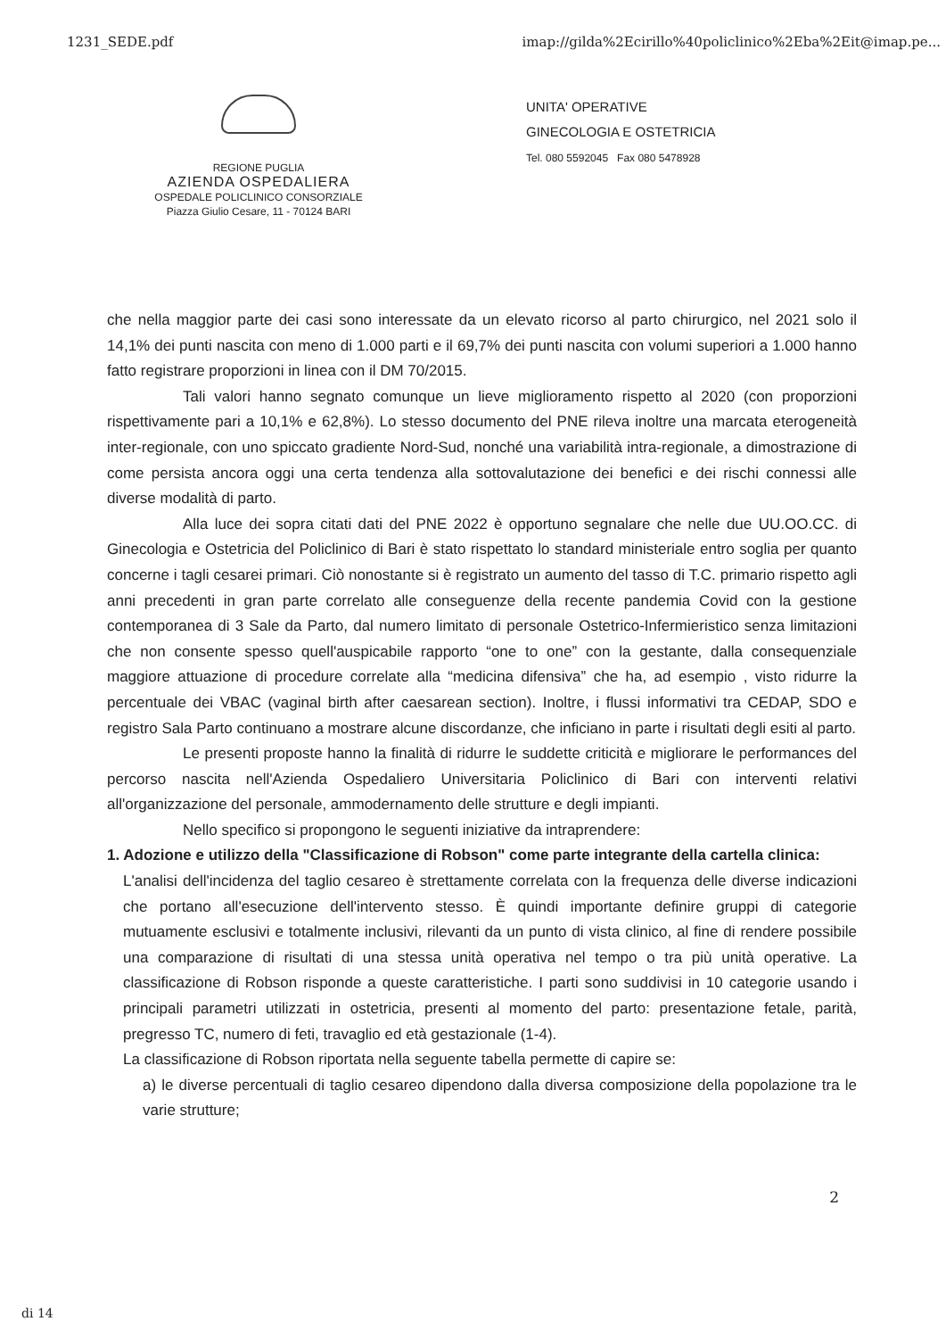1231_SEDE.pdf imap://gilda%2Ecirillo%40policlinico%2Eba%2Eit@imap.pe...
REGIONE PUGLIA
AZIENDA OSPEDALIERA
OSPEDALE POLICLINICO CONSORZIALE
Piazza Giulio Cesare, 11 - 70124 BARI
UNITA' OPERATIVE
GINECOLOGIA E OSTETRICIA
Tel. 080 5592045 Fax 080 5478928
che nella maggior parte dei casi sono interessate da un elevato ricorso al parto chirurgico, nel 2021 solo il 14,1% dei punti nascita con meno di 1.000 parti e il 69,7% dei punti nascita con volumi superiori a 1.000 hanno fatto registrare proporzioni in linea con il DM 70/2015.
Tali valori hanno segnato comunque un lieve miglioramento rispetto al 2020 (con proporzioni rispettivamente pari a 10,1% e 62,8%). Lo stesso documento del PNE rileva inoltre una marcata eterogeneità inter-regionale, con uno spiccato gradiente Nord-Sud, nonché una variabilità intra-regionale, a dimostrazione di come persista ancora oggi una certa tendenza alla sottovalutazione dei benefici e dei rischi connessi alle diverse modalità di parto.
Alla luce dei sopra citati dati del PNE 2022 è opportuno segnalare che nelle due UU.OO.CC. di Ginecologia e Ostetricia del Policlinico di Bari è stato rispettato lo standard ministeriale entro soglia per quanto concerne i tagli cesarei primari. Ciò nonostante si è registrato un aumento del tasso di T.C. primario rispetto agli anni precedenti in gran parte correlato alle conseguenze della recente pandemia Covid con la gestione contemporanea di 3 Sale da Parto, dal numero limitato di personale Ostetrico-Infermieristico senza limitazioni che non consente spesso quell'auspicabile rapporto “one to one” con la gestante, dalla consequenziale maggiore attuazione di procedure correlate alla “medicina difensiva” che ha, ad esempio , visto ridurre la percentuale dei VBAC (vaginal birth after caesarean section). Inoltre, i flussi informativi tra CEDAP, SDO e registro Sala Parto continuano a mostrare alcune discordanze, che inficiano in parte i risultati degli esiti al parto.
Le presenti proposte hanno la finalità di ridurre le suddette criticità e migliorare le performances del percorso nascita nell'Azienda Ospedaliero Universitaria Policlinico di Bari con interventi relativi all'organizzazione del personale, ammodernamento delle strutture e degli impianti.
Nello specifico si propongono le seguenti iniziative da intraprendere:
1. Adozione e utilizzo della "Classificazione di Robson" come parte integrante della cartella clinica:
L'analisi dell'incidenza del taglio cesareo è strettamente correlata con la frequenza delle diverse indicazioni che portano all'esecuzione dell'intervento stesso. È quindi importante definire gruppi di categorie mutuamente esclusivi e totalmente inclusivi, rilevanti da un punto di vista clinico, al fine di rendere possibile una comparazione di risultati di una stessa unità operativa nel tempo o tra più unità operative. La classificazione di Robson risponde a queste caratteristiche. I parti sono suddivisi in 10 categorie usando i principali parametri utilizzati in ostetricia, presenti al momento del parto: presentazione fetale, parità, pregresso TC, numero di feti, travaglio ed età gestazionale (1-4).
La classificazione di Robson riportata nella seguente tabella permette di capire se:
a) le diverse percentuali di taglio cesareo dipendono dalla diversa composizione della popolazione tra le varie strutture;
2
di 14